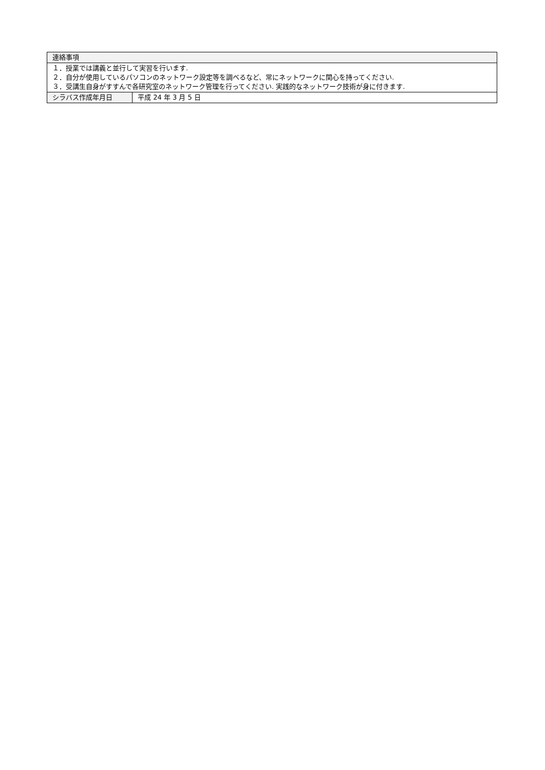| 連絡事項 | |
| --- | --- |
| １．授業では講義と並行して実習を行います. ２．自分が使用しているパソコンのネットワーク設定等を調べるなど、常にネットワークに関心を持ってください. ３．受講生自身がすすんで各研究室のネットワーク管理を行ってください. 実践的なネットワーク技術が身に付きます. | |
| シラバス作成年月日 | 平成 24 年 3 月 5 日 |